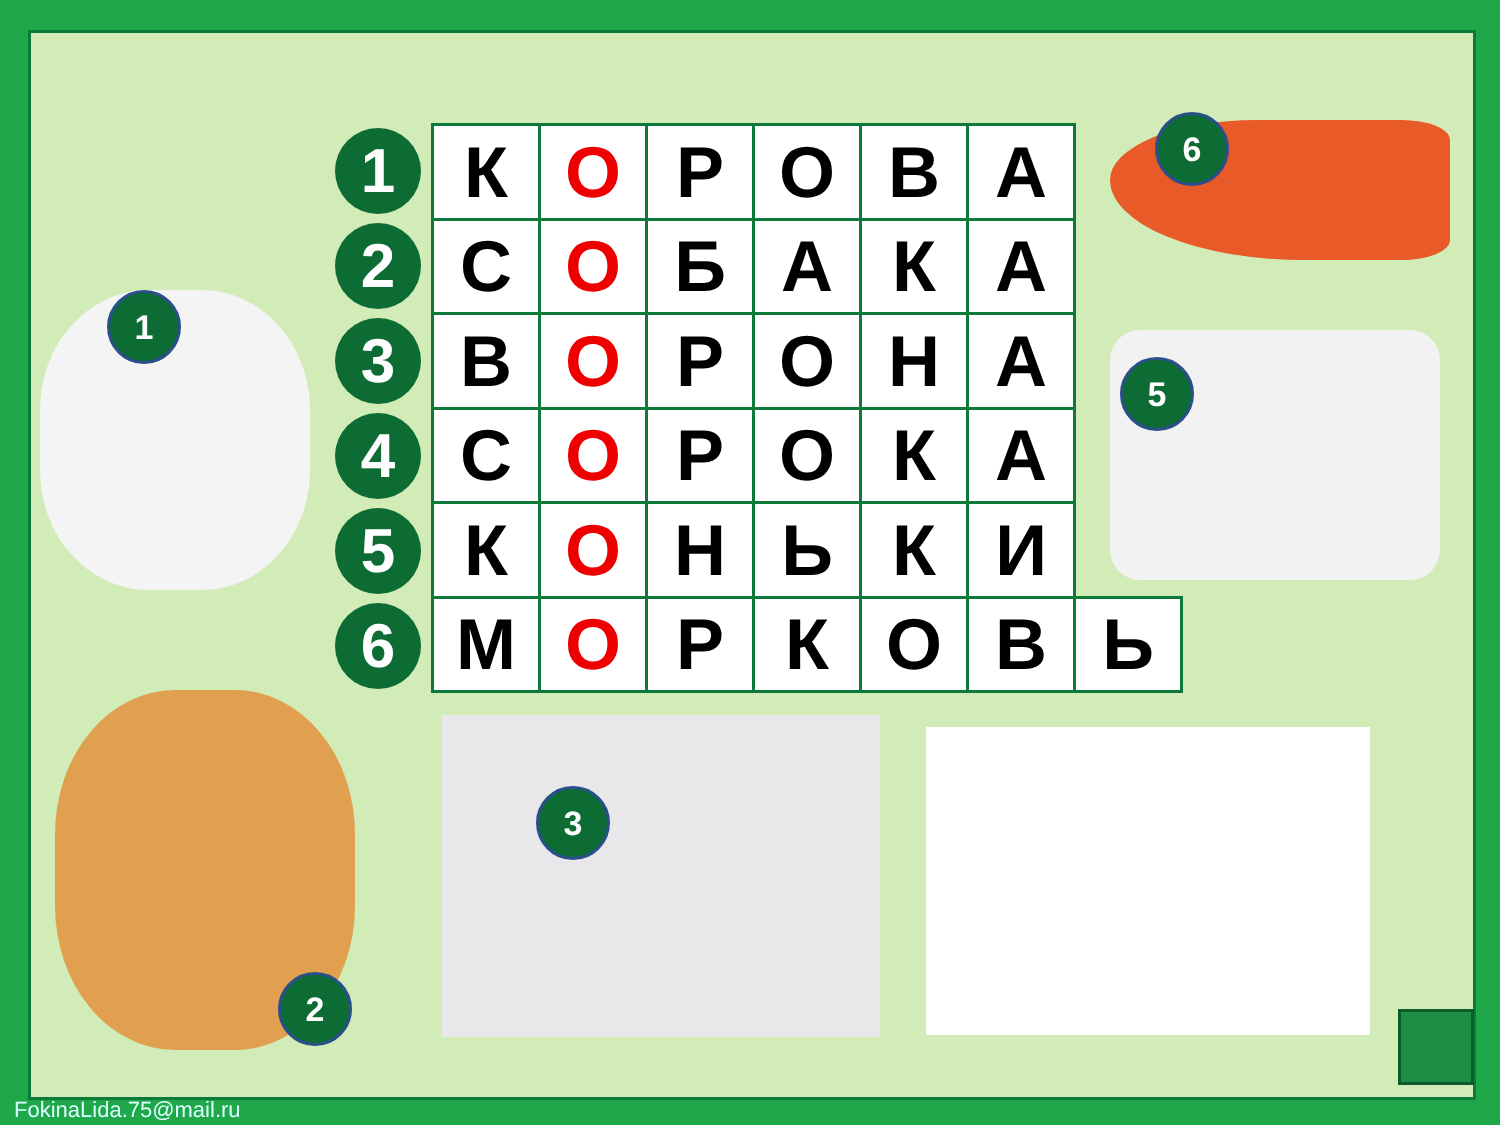1
2
3
5
6
1
2
3
4
5
6
| К | О | Р | О | В | А | |
| С | О | Б | А | К | А | |
| В | О | Р | О | Н | А | |
| С | О | Р | О | К | А | |
| К | О | Н | Ь | К | И | |
| М | О | Р | К | О | В | Ь |
FokinaLida.75@mail.ru